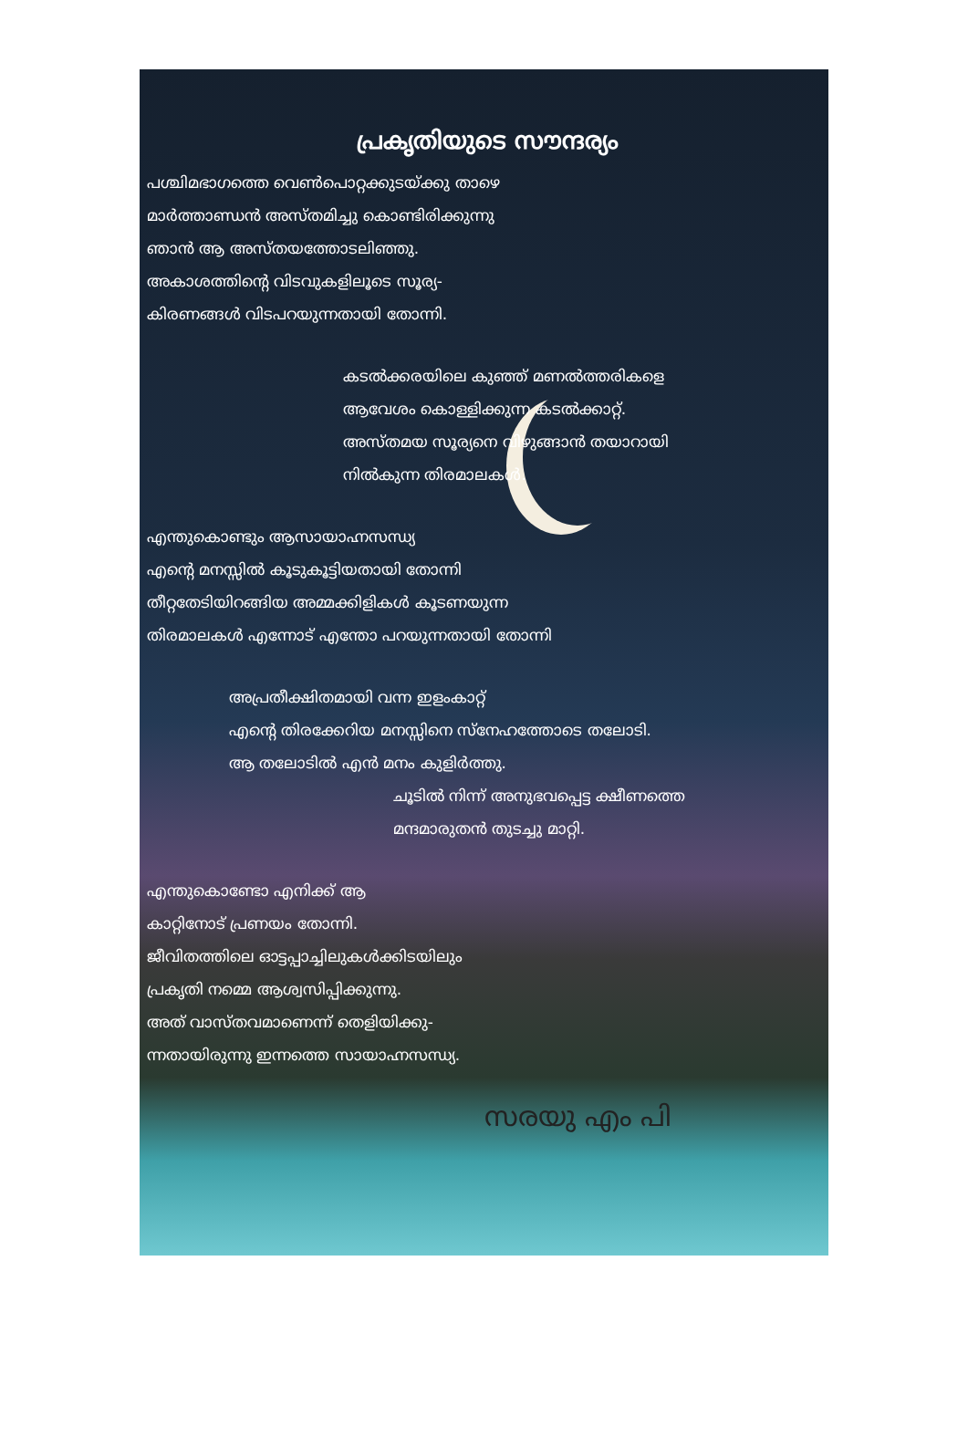പ്രകൃതിയുടെ സൗന്ദര്യം
പശ്ചിമഭാഗത്തെ വെൺപൊറ്റക്കുടയ്ക്കു താഴെ
മാർത്താണ്ഡൻ അസ്തമിച്ചു കൊണ്ടിരിക്കുന്നു
ഞാൻ ആ അസ്തയത്തോടലിഞ്ഞു.
അകാശത്തിന്റെ വിടവുകളിലൂടെ സൂര്യ-
കിരണങ്ങൾ വിടപറയുന്നതായി തോന്നി.
കടൽക്കരയിലെ കുഞ്ഞ് മണൽത്തരികളെ
ആവേശം കൊള്ളിക്കുന്ന കടൽക്കാറ്റ്.
അസ്തമയ സൂര്യനെ വിഴുങ്ങാൻ തയാറായി
നിൽകുന്ന തിരമാലകൾ.
എന്തുകൊണ്ടും ആസായാഹ്നസന്ധ്യ
എന്റെ മനസ്സിൽ കൂടുകൂട്ടിയതായി തോന്നി
തീറ്റതേടിയിറങ്ങിയ അമ്മക്കിളികൾ കൂടണയുന്ന
തിരമാലകൾ എന്നോട് എന്തോ പറയുന്നതായി തോന്നി
അപ്രതീക്ഷിതമായി വന്ന ഇളംകാറ്റ്
എന്റെ തിരക്കേറിയ മനസ്സിനെ സ്നേഹത്തോടെ തലോടി.
ആ തലോടിൽ എൻ മനം കുളിർത്തു.
ചൂടിൽ നിന്ന് അനുഭവപ്പെട്ട ക്ഷീണത്തെ
മന്ദമാരുതൻ തുടച്ചു മാറ്റി.
എന്തുകൊണ്ടോ എനിക്ക് ആ
കാറ്റിനോട് പ്രണയം തോന്നി.
ജീവിതത്തിലെ ഓട്ടപ്പാച്ചിലുകൾക്കിടയിലും
പ്രകൃതി നമ്മെ ആശ്വസിപ്പിക്കുന്നു.
അത് വാസ്തവമാണെന്ന് തെളിയിക്കു-
ന്നതായിരുന്നു ഇന്നത്തെ സായാഹ്നസന്ധ്യ.
സരയു എം പി